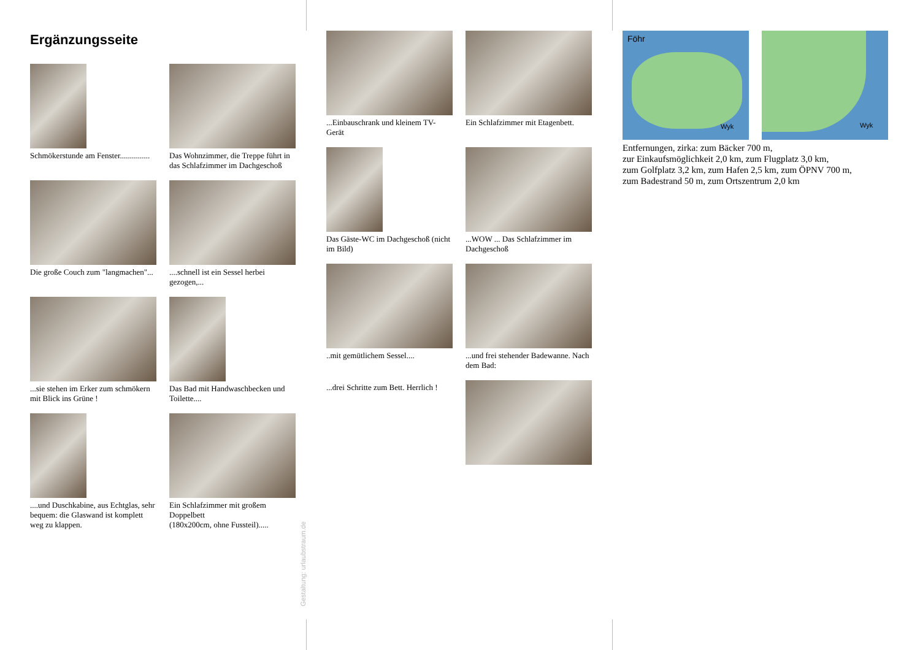Ergänzungsseite
Schmökerstunde am Fenster...............
Das Wohnzimmer, die Treppe führt in das Schlafzimmer im Dachgeschoß
Die große Couch zum "langmachen"...
....schnell ist ein Sessel herbei gezogen,...
...sie stehen im Erker zum schmökern mit Blick ins Grüne !
Das Bad mit Handwaschbecken und Toilette....
....und Duschkabine, aus Echtglas, sehr bequem: die Glaswand ist komplett weg zu klappen.
Ein Schlafzimmer mit großem Doppelbett
(180x200cm, ohne Fussteil).....
Gestaltung: urlaubstraum.de
...Einbauschrank und kleinem TV-Gerät
Ein Schlafzimmer mit Etagenbett.
Das Gäste-WC im Dachgeschoß (nicht im Bild)
...WOW ... Das Schlafzimmer im Dachgeschoß
..mit gemütlichem Sessel....
...und frei stehender Badewanne. Nach dem Bad:
...drei Schritte zum Bett. Herrlich !
Föhr
Wyk
Wyk
Entfernungen, zirka: zum Bäcker 700 m,
zur Einkaufsmöglichkeit 2,0 km, zum Flugplatz 3,0 km,
zum Golfplatz 3,2 km, zum Hafen 2,5 km, zum ÖPNV 700 m,
zum Badestrand 50 m, zum Ortszentrum 2,0 km